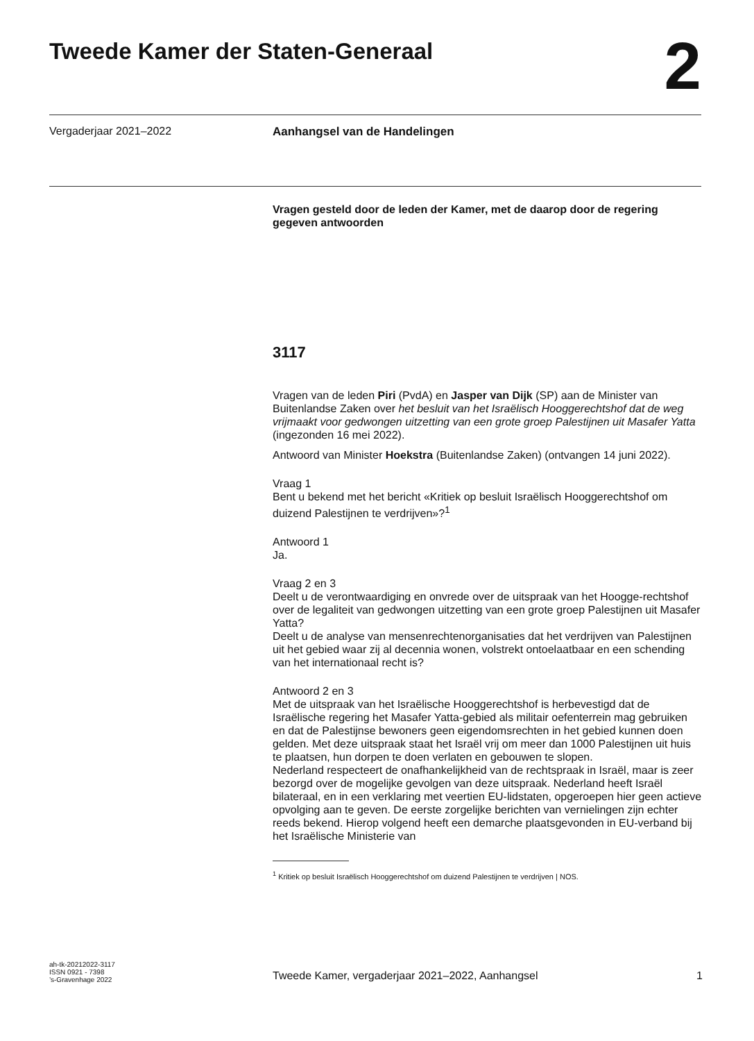Tweede Kamer der Staten-Generaal
2
Vergaderjaar 2021–2022 Aanhangsel van de Handelingen
Vragen gesteld door de leden der Kamer, met de daarop door de regering gegeven antwoorden
3117
Vragen van de leden Piri (PvdA) en Jasper van Dijk (SP) aan de Minister van Buitenlandse Zaken over het besluit van het Israëlisch Hooggerechtshof dat de weg vrijmaakt voor gedwongen uitzetting van een grote groep Palestijnen uit Masafer Yatta (ingezonden 16 mei 2022).
Antwoord van Minister Hoekstra (Buitenlandse Zaken) (ontvangen 14 juni 2022).
Vraag 1
Bent u bekend met het bericht «Kritiek op besluit Israëlisch Hooggerechtshof om duizend Palestijnen te verdrijven»?<sup>1</sup>
Antwoord 1
Ja.
Vraag 2 en 3
Deelt u de verontwaardiging en onvrede over de uitspraak van het Hoogge-rechtshof over de legaliteit van gedwongen uitzetting van een grote groep Palestijnen uit Masafer Yatta?
Deelt u de analyse van mensenrechtenorganisaties dat het verdrijven van Palestijnen uit het gebied waar zij al decennia wonen, volstrekt ontoelaatbaar en een schending van het internationaal recht is?
Antwoord 2 en 3
Met de uitspraak van het Israëlische Hooggerechtshof is herbevestigd dat de Israëlische regering het Masafer Yatta-gebied als militair oefenterrein mag gebruiken en dat de Palestijnse bewoners geen eigendomsrechten in het gebied kunnen doen gelden. Met deze uitspraak staat het Israël vrij om meer dan 1000 Palestijnen uit huis te plaatsen, hun dorpen te doen verlaten en gebouwen te slopen.
Nederland respecteert de onafhankelijkheid van de rechtspraak in Israël, maar is zeer bezorgd over de mogelijke gevolgen van deze uitspraak. Nederland heeft Israël bilateraal, en in een verklaring met veertien EU-lidstaten, opgeroepen hier geen actieve opvolging aan te geven. De eerste zorgelijke berichten van vernielingen zijn echter reeds bekend. Hierop volgend heeft een demarche plaatsgevonden in EU-verband bij het Israëlische Ministerie van
<sup>1</sup> Kritiek op besluit Israëlisch Hooggerechtshof om duizend Palestijnen te verdrijven | NOS.
ah-tk-20212022-3117
ISSN 0921 - 7398
’s-Gravenhage 2022
Tweede Kamer, vergaderjaar 2021–2022, Aanhangsel 1